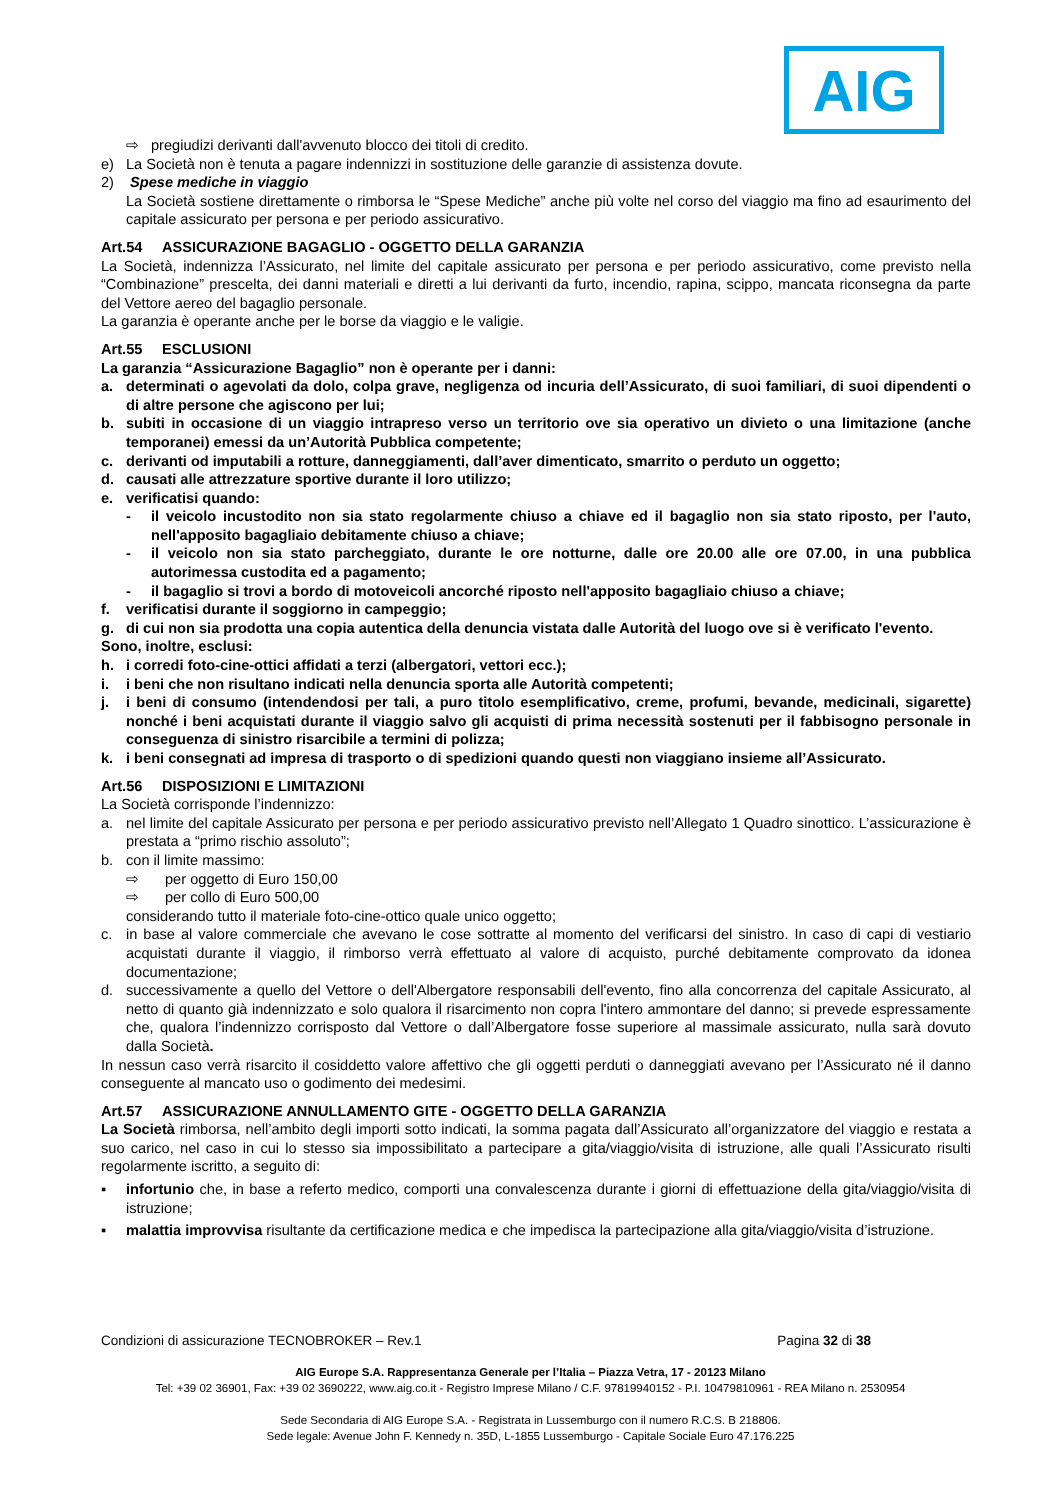AIG
⇨ pregiudizi derivanti dall'avvenuto blocco dei titoli di credito.
e) La Società non è tenuta a pagare indennizzi in sostituzione delle garanzie di assistenza dovute.
2) Spese mediche in viaggio
La Società sostiene direttamente o rimborsa le “Spese Mediche” anche più volte nel corso del viaggio ma fino ad esaurimento del capitale assicurato per persona e per periodo assicurativo.
Art.54 ASSICURAZIONE BAGAGLIO - OGGETTO DELLA GARANZIA
La Società, indennizza l’Assicurato, nel limite del capitale assicurato per persona e per periodo assicurativo, come previsto nella “Combinazione” prescelta, dei danni materiali e diretti a lui derivanti da furto, incendio, rapina, scippo, mancata riconsegna da parte del Vettore aereo del bagaglio personale.
La garanzia è operante anche per le borse da viaggio e le valigie.
Art.55 ESCLUSIONI
La garanzia “Assicurazione Bagaglio” non è operante per i danni:
a. determinati o agevolati da dolo, colpa grave, negligenza od incuria dell’Assicurato, di suoi familiari, di suoi dipendenti o di altre persone che agiscono per lui;
b. subiti in occasione di un viaggio intrapreso verso un territorio ove sia operativo un divieto o una limitazione (anche temporanei) emessi da un’Autorità Pubblica competente;
c. derivanti od imputabili a rotture, danneggiamenti, dall’aver dimenticato, smarrito o perduto un oggetto;
d. causati alle attrezzature sportive durante il loro utilizzo;
e. verificatisi quando:
- il veicolo incustodito non sia stato regolarmente chiuso a chiave ed il bagaglio non sia stato riposto, per l'auto, nell'apposito bagagliaio debitamente chiuso a chiave;
- il veicolo non sia stato parcheggiato, durante le ore notturne, dalle ore 20.00 alle ore 07.00, in una pubblica autorimessa custodita ed a pagamento;
- il bagaglio si trovi a bordo di motoveicoli ancorché riposto nell'apposito bagagliaio chiuso a chiave;
f. verificatisi durante il soggiorno in campeggio;
g. di cui non sia prodotta una copia autentica della denuncia vistata dalle Autorità del luogo ove si è verificato l'evento.
Sono, inoltre, esclusi:
h. i corredi foto-cine-ottici affidati a terzi (albergatori, vettori ecc.);
i. i beni che non risultano indicati nella denuncia sporta alle Autorità competenti;
j. i beni di consumo (intendendosi per tali, a puro titolo esemplificativo, creme, profumi, bevande, medicinali, sigarette) nonché i beni acquistati durante il viaggio salvo gli acquisti di prima necessità sostenuti per il fabbisogno personale in conseguenza di sinistro risarcibile a termini di polizza;
k. i beni consegnati ad impresa di trasporto o di spedizioni quando questi non viaggiano insieme all’Assicurato.
Art.56 DISPOSIZIONI E LIMITAZIONI
La Società corrisponde l’indennizzo:
a. nel limite del capitale Assicurato per persona e per periodo assicurativo previsto nell’Allegato 1 Quadro sinottico. L’assicurazione è prestata a “primo rischio assoluto”;
b. con il limite massimo:
⇨ per oggetto di Euro 150,00
⇨ per collo di Euro 500,00
considerando tutto il materiale foto-cine-ottico quale unico oggetto;
c. in base al valore commerciale che avevano le cose sottratte al momento del verificarsi del sinistro. In caso di capi di vestiario acquistati durante il viaggio, il rimborso verrà effettuato al valore di acquisto, purché debitamente comprovato da idonea documentazione;
d. successivamente a quello del Vettore o dell'Albergatore responsabili dell'evento, fino alla concorrenza del capitale Assicurato, al netto di quanto già indennizzato e solo qualora il risarcimento non copra l'intero ammontare del danno; si prevede espressamente che, qualora l’indennizzo corrisposto dal Vettore o dall’Albergatore fosse superiore al massimale assicurato, nulla sarà dovuto dalla Società.
In nessun caso verrà risarcito il cosiddetto valore affettivo che gli oggetti perduti o danneggiati avevano per l’Assicurato né il danno conseguente al mancato uso o godimento dei medesimi.
Art.57 ASSICURAZIONE ANNULLAMENTO GITE - OGGETTO DELLA GARANZIA
La Società rimborsa, nell’ambito degli importi sotto indicati, la somma pagata dall’Assicurato all’organizzatore del viaggio e restata a suo carico, nel caso in cui lo stesso sia impossibilitato a partecipare a gita/viaggio/visita di istruzione, alle quali l’Assicurato risulti regolarmente iscritto, a seguito di:
▪ infortunio che, in base a referto medico, comporti una convalescenza durante i giorni di effettuazione della gita/viaggio/visita di istruzione;
▪ malattia improvvisa risultante da certificazione medica e che impedisca la partecipazione alla gita/viaggio/visita d’istruzione.
Condizioni di assicurazione TECNOBROKER – Rev.1 Pagina 32 di 38
AIG Europe S.A. Rappresentanza Generale per l’Italia – Piazza Vetra, 17 - 20123 Milano
Tel: +39 02 36901, Fax: +39 02 3690222, www.aig.co.it - Registro Imprese Milano / C.F. 97819940152 - P.I. 10479810961 - REA Milano n. 2530954
Sede Secondaria di AIG Europe S.A. - Registrata in Lussemburgo con il numero R.C.S. B 218806.
Sede legale: Avenue John F. Kennedy n. 35D, L-1855 Lussemburgo - Capitale Sociale Euro 47.176.225